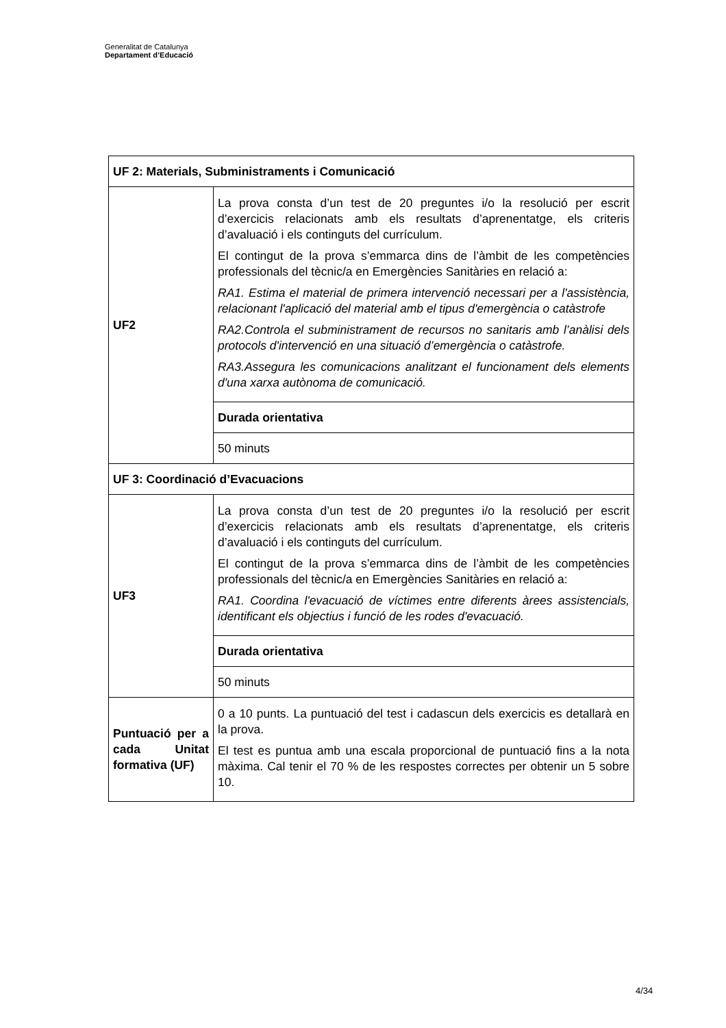Generalitat de Catalunya
Departament d’Educació
| UF 2: Materials, Subministraments i Comunicació | |
| UF2 | La prova consta d’un test de 20 preguntes i/o la resolució per escrit d’exercicis relacionats amb els resultats d’aprenentatge, els criteris d’avaluació i els continguts del currículum. El contingut de la prova s’emmarca dins de l’àmbit de les competències professionals del tècnic/a en Emergències Sanitàries en relació a: RA1. Estima el material de primera intervenció necessari per a l'assistència, relacionant l'aplicació del material amb el tipus d'emergència o catàstrofe RA2.Controla el subministrament de recursos no sanitaris amb l’anàlisi dels protocols d'intervenció en una situació d’emergència o catàstrofe. RA3.Assegura les comunicacions analitzant el funcionament dels elements d'una xarxa autònoma de comunicació. |
| | Durada orientativa |
| | 50 minuts |
| UF 3: Coordinació d’Evacuacions | |
| UF3 | La prova consta d’un test de 20 preguntes i/o la resolució per escrit d’exercicis relacionats amb els resultats d’aprenentatge, els criteris d’avaluació i els continguts del currículum. El contingut de la prova s’emmarca dins de l’àmbit de les competències professionals del tècnic/a en Emergències Sanitàries en relació a: RA1. Coordina l'evacuació de víctimes entre diferents àrees assistencials, identificant els objectius i funció de les rodes d'evacuació. |
| | Durada orientativa |
| | 50 minuts |
| Puntuació per a cada Unitat formativa (UF) | 0 a 10 punts. La puntuació del test i cadascun dels exercicis es detallarà en la prova. El test es puntua amb una escala proporcional de puntuació fins a la nota màxima. Cal tenir el 70 % de les respostes correctes per obtenir un 5 sobre 10. |
4/34